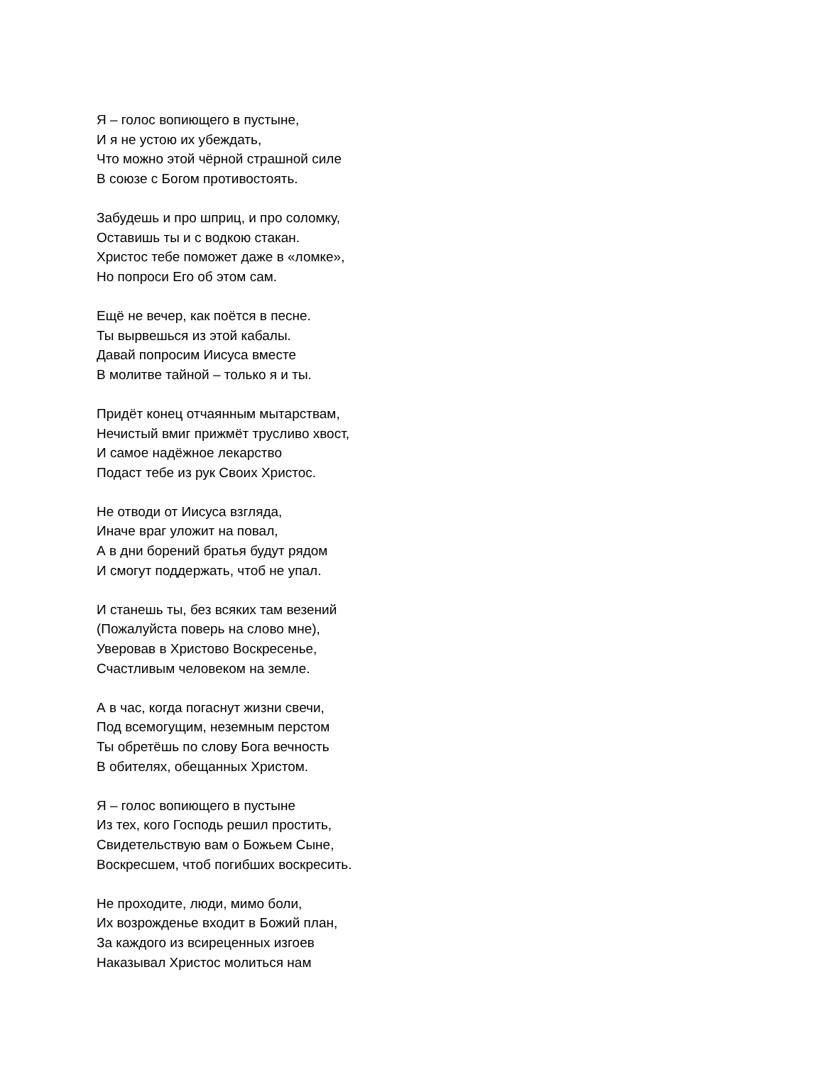Я – голос вопиющего в пустыне,
И я не устою их убеждать,
Что можно этой чёрной страшной силе
В союзе с Богом противостоять.
Забудешь и про шприц, и про соломку,
Оставишь ты и с водкою стакан.
Христос тебе поможет даже в «ломке»,
Но попроси Его об этом сам.
Ещё не вечер, как поётся в песне.
Ты вырвешься из этой кабалы.
Давай попросим Иисуса вместе
В молитве тайной – только я и ты.
Придёт конец отчаянным мытарствам,
Нечистый вмиг прижмёт трусливо хвост,
И самое надёжное лекарство
Подаст тебе из рук Своих Христос.
Не отводи от Иисуса взгляда,
Иначе враг уложит на повал,
А в дни борений братья будут рядом
И смогут поддержать, чтоб не упал.
И станешь ты, без всяких там везений
(Пожалуйста поверь на слово мне),
Уверовав в Христово Воскресенье,
Счастливым человеком на земле.
А в час, когда погаснут жизни свечи,
Под всемогущим, неземным перстом
Ты обретёшь по слову Бога вечность
В обителях, обещанных Христом.
Я – голос вопиющего в пустыне
Из тех, кого Господь решил простить,
Свидетельствую вам о Божьем Сыне,
Воскресшем, чтоб погибших воскресить.
Не проходите, люди, мимо боли,
Их возрожденье входит в Божий план,
За каждого из всиреценных изгоев
Наказывал Христос молиться нам